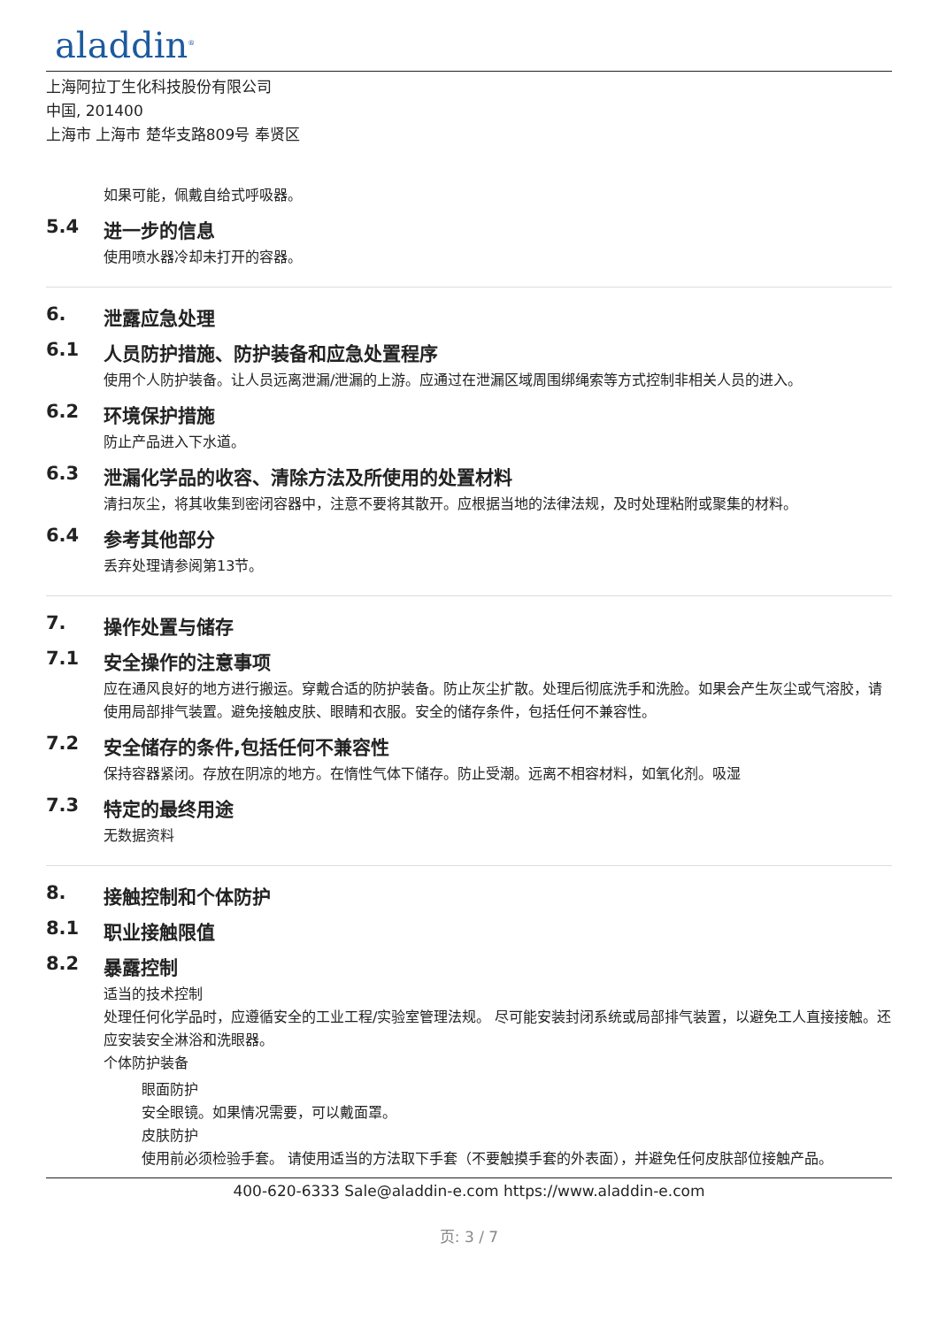aladdin<sup>®</sup>
上海阿拉丁生化科技股份有限公司
中国, 201400
上海市 上海市 楚华支路809号 奉贤区
如果可能，佩戴自给式呼吸器。
5.4 进一步的信息
使用喷水器冷却未打开的容器。
6. 泄露应急处理
6.1 人员防护措施、防护装备和应急处置程序
使用个人防护装备。让人员远离泄漏/泄漏的上游。应通过在泄漏区域周围绑绳索等方式控制非相关人员的进入。
6.2 环境保护措施
防止产品进入下水道。
6.3 泄漏化学品的收容、清除方法及所使用的处置材料
清扫灰尘，将其收集到密闭容器中，注意不要将其散开。应根据当地的法律法规，及时处理粘附或聚集的材料。
6.4 参考其他部分
丢弃处理请参阅第13节。
7. 操作处置与储存
7.1 安全操作的注意事项
应在通风良好的地方进行搬运。穿戴合适的防护装备。防止灰尘扩散。处理后彻底洗手和洗脸。如果会产生灰尘或气溶胶，请使用局部排气装置。避免接触皮肤、眼睛和衣服。安全的储存条件，包括任何不兼容性。
7.2 安全储存的条件,包括任何不兼容性
保持容器紧闭。存放在阴凉的地方。在惰性气体下储存。防止受潮。远离不相容材料，如氧化剂。吸湿
7.3 特定的最终用途
无数据资料
8. 接触控制和个体防护
8.1 职业接触限值
8.2 暴露控制
适当的技术控制
处理任何化学品时，应遵循安全的工业工程/实验室管理法规。 尽可能安装封闭系统或局部排气装置，以避免工人直接接触。还应安装安全淋浴和洗眼器。
个体防护装备
眼面防护
安全眼镜。如果情况需要，可以戴面罩。
皮肤防护
使用前必须检验手套。 请使用适当的方法取下手套（不要触摸手套的外表面），并避免任何皮肤部位接触产品。
400-620-6333 Sale@aladdin-e.com https://www.aladdin-e.com
页: 3 / 7